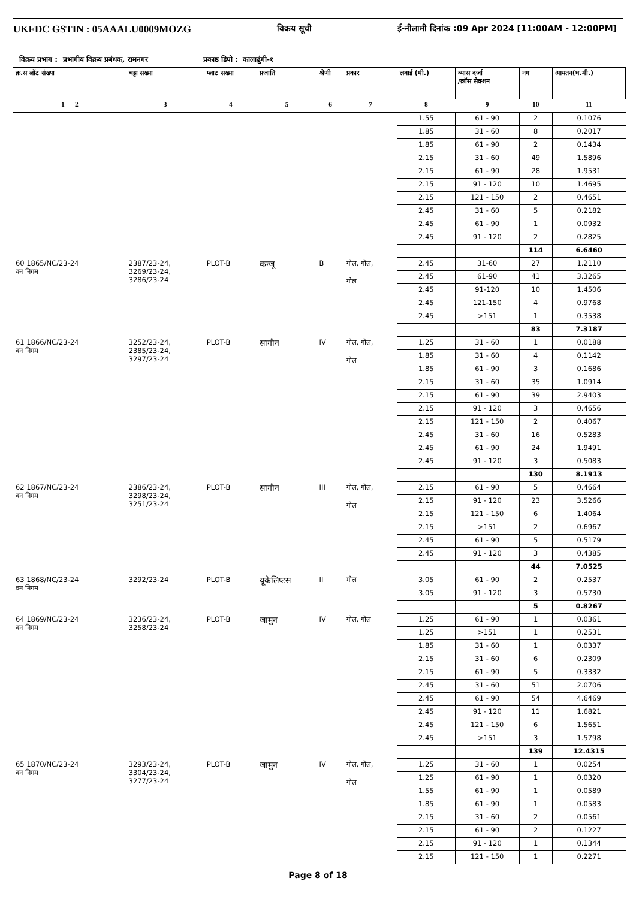UKFDC GSTIN : 05AAALU0009MOZG
विक्रय सूची ई-नीलामी दिनांक :09 Apr 2024 [11:00AM - 12:00PM]
विक्रय प्रभाग : प्रभागीय विक्रय प्रबंधक, रामनगर प्रकाष्ठ डिपो : कालाढूंगी-१
| क्र.सं लॉट संख्या | चट्टा संख्या | प्लाट संख्या | प्रजाति | श्रेणी | प्रकार | लंबाई (मी.) | व्यास दर्जा /क्रॉस सेक्शन | नग | आयतन(घ.मी.) |
| --- | --- | --- | --- | --- | --- | --- | --- | --- | --- |
| 1 2 | 3 | 4 | 5 | 6 | 7 | 8 | 9 | 10 | 11 |
| | | | | | | 1.55 | 61 - 90 | 2 | 0.1076 |
| | | | | | | 1.85 | 31 - 60 | 8 | 0.2017 |
| | | | | | | 1.85 | 61 - 90 | 2 | 0.1434 |
| | | | | | | 2.15 | 31 - 60 | 49 | 1.5896 |
| | | | | | | 2.15 | 61 - 90 | 28 | 1.9531 |
| | | | | | | 2.15 | 91 - 120 | 10 | 1.4695 |
| | | | | | | 2.15 | 121 - 150 | 2 | 0.4651 |
| | | | | | | 2.45 | 31 - 60 | 5 | 0.2182 |
| | | | | | | 2.45 | 61 - 90 | 1 | 0.0932 |
| | | | | | | 2.45 | 91 - 120 | 2 | 0.2825 |
| | | | | | | | | 114 | 6.6460 |
| 60 1865/NC/23-24 वन निगम | 2387/23-24, 3269/23-24, 3286/23-24 | PLOT-B | कन्जू | B | गोल, गोल, गोल | 2.45 | 31-60 | 27 | 1.2110 |
| | | | | | | 2.45 | 61-90 | 41 | 3.3265 |
| | | | | | | 2.45 | 91-120 | 10 | 1.4506 |
| | | | | | | 2.45 | 121-150 | 4 | 0.9768 |
| | | | | | | 2.45 | >151 | 1 | 0.3538 |
| | | | | | | | | 83 | 7.3187 |
| 61 1866/NC/23-24 वन निगम | 3252/23-24, 2385/23-24, 3297/23-24 | PLOT-B | सागौन | IV | गोल, गोल, गोल | 1.25 | 31 - 60 | 1 | 0.0188 |
| | | | | | | 1.85 | 31 - 60 | 4 | 0.1142 |
| | | | | | | 1.85 | 61 - 90 | 3 | 0.1686 |
| | | | | | | 2.15 | 31 - 60 | 35 | 1.0914 |
| | | | | | | 2.15 | 61 - 90 | 39 | 2.9403 |
| | | | | | | 2.15 | 91 - 120 | 3 | 0.4656 |
| | | | | | | 2.15 | 121 - 150 | 2 | 0.4067 |
| | | | | | | 2.45 | 31 - 60 | 16 | 0.5283 |
| | | | | | | 2.45 | 61 - 90 | 24 | 1.9491 |
| | | | | | | 2.45 | 91 - 120 | 3 | 0.5083 |
| | | | | | | | | 130 | 8.1913 |
| 62 1867/NC/23-24 वन निगम | 2386/23-24, 3298/23-24, 3251/23-24 | PLOT-B | सागौन | III | गोल, गोल, गोल | 2.15 | 61 - 90 | 5 | 0.4664 |
| | | | | | | 2.15 | 91 - 120 | 23 | 3.5266 |
| | | | | | | 2.15 | 121 - 150 | 6 | 1.4064 |
| | | | | | | 2.15 | >151 | 2 | 0.6967 |
| | | | | | | 2.45 | 61 - 90 | 5 | 0.5179 |
| | | | | | | 2.45 | 91 - 120 | 3 | 0.4385 |
| | | | | | | | | 44 | 7.0525 |
| 63 1868/NC/23-24 वन निगम | 3292/23-24 | PLOT-B | यूकेलिप्टस | II | गोल | 3.05 | 61 - 90 | 2 | 0.2537 |
| | | | | | | 3.05 | 91 - 120 | 3 | 0.5730 |
| | | | | | | | | 5 | 0.8267 |
| 64 1869/NC/23-24 वन निगम | 3236/23-24, 3258/23-24 | PLOT-B | जामुन | IV | गोल, गोल | 1.25 | 61 - 90 | 1 | 0.0361 |
| | | | | | | 1.25 | >151 | 1 | 0.2531 |
| | | | | | | 1.85 | 31 - 60 | 1 | 0.0337 |
| | | | | | | 2.15 | 31 - 60 | 6 | 0.2309 |
| | | | | | | 2.15 | 61 - 90 | 5 | 0.3332 |
| | | | | | | 2.45 | 31 - 60 | 51 | 2.0706 |
| | | | | | | 2.45 | 61 - 90 | 54 | 4.6469 |
| | | | | | | 2.45 | 91 - 120 | 11 | 1.6821 |
| | | | | | | 2.45 | 121 - 150 | 6 | 1.5651 |
| | | | | | | 2.45 | >151 | 3 | 1.5798 |
| | | | | | | | | 139 | 12.4315 |
| 65 1870/NC/23-24 वन निगम | 3293/23-24, 3304/23-24, 3277/23-24 | PLOT-B | जामुन | IV | गोल, गोल, गोल | 1.25 | 31 - 60 | 1 | 0.0254 |
| | | | | | | 1.25 | 61 - 90 | 1 | 0.0320 |
| | | | | | | 1.55 | 61 - 90 | 1 | 0.0589 |
| | | | | | | 1.85 | 61 - 90 | 1 | 0.0583 |
| | | | | | | 2.15 | 31 - 60 | 2 | 0.0561 |
| | | | | | | 2.15 | 61 - 90 | 2 | 0.1227 |
| | | | | | | 2.15 | 91 - 120 | 1 | 0.1344 |
| | | | | | | 2.15 | 121 - 150 | 1 | 0.2271 |
Page 8 of 18